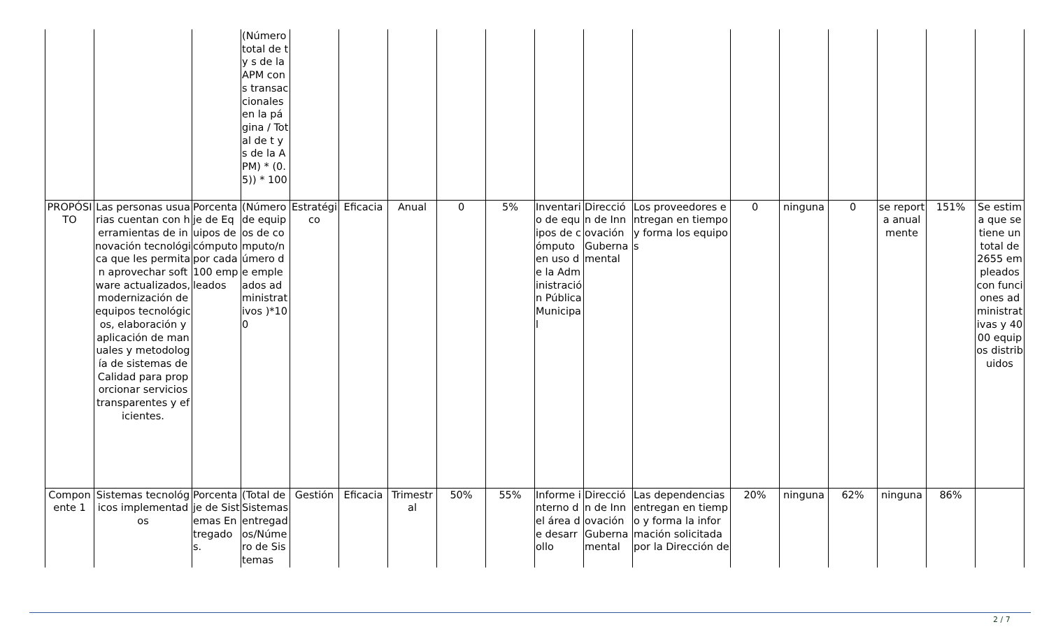| | | | (Número total de t y s de la APM con s transaccionales en la página / Total de t y s de la APM) * (0.5)) * 100 | | | | | | | | | | | | | | |
| PROPÓSITO | Las personas usuarias cuentan con herramientas de innovación tecnológica que les permitan aprovechar software actualizados, modernización de equipos tecnológicos, elaboración y aplicación de manuales y metodología de sistemas de Calidad para proporcionar servicios transparentes y eficientes. | Porcentaje de Equipos de cómputo por cada 100 empleados | (Número de equipos de computo/número de empleados administrativos )*100 | Estratégico | Eficacia | Anual | 0 | 5% | Inventario de equipos de cómputo en uso de la Administración Pública Municipal | Dirección de Innovación Gubernamental | Los proveedores entregan en tiempo y forma los equipos | 0 | ninguna | 0 | se reporta anualmente | 151% | Se estima que se tiene un total de 2655 empleados con funciones administrativas y 4000 equipos distribuidos |
| Componente 1 | Sistemas tecnológicos implementados | Porcentaje de Sistemas Entregados. | (Total de Sistemas entregados/Número de Sistemas | Gestión | Eficacia | Trimestral | 50% | 55% | Informe interno del área de desarrollo | Dirección de Innovación Gubernamental | Las dependencias entregan en tiempo y forma la información solicitada por la Dirección de | 20% | ninguna | 62% | ninguna | 86% | |
2 / 7